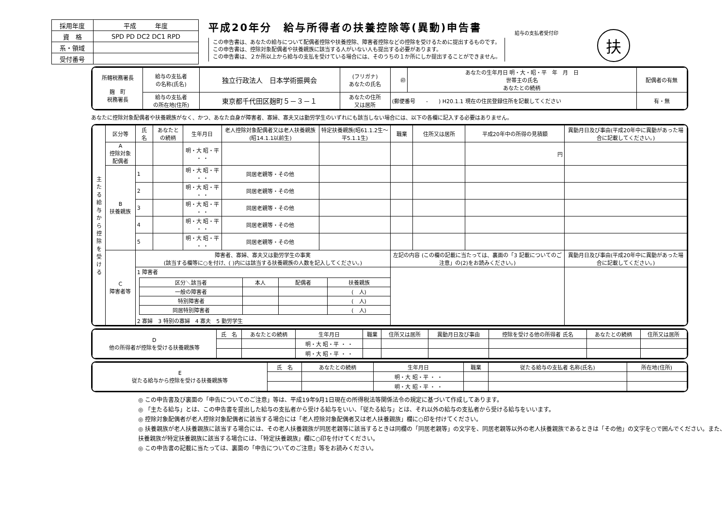| 採用年度 | 平成 年度 |
| 資 格 | SPD PD DC2 DC1 RPD |
| 系・領域 | |
| 受付番号 | |
平成20年分　給与所得者の扶養控除等(異動)申告書
この申告書は、あなたの給与について配偶者控除や扶養控除、障害者控除などの控除を受けるために提出するものです。
この申告書は、控除対象配偶者や扶養親族に該当する人がいない人も提出する必要があります。
この申告書は、２か所以上から給与の支払を受けている場合には、そのうちの１か所にしか提出することができません。
給与の支払者受付印
扶
| 所轄税務署長 麹 町 税務署長 | 給与の支払者 の名称(氏名) | 独立行政法人 日本学術振興会 | (フリガナ) あなたの氏名 | ㊞ | あなたの生年月日 明・大・昭・平 年 月 日 世帯主の氏名 あなたとの続柄 | 配偶者の有無 |
| | 給与の支払者 の所在地(住所) | 東京都千代田区麹町５－３－１ | あなたの住所 又は居所 | (郵便番号 - ) H20.1.1 現在の住民登録住所を記載してください | | 有・無 |
あなたに控除対象配偶者や扶養親族がなく、かつ、あなた自身が障害者、寡婦、寡夫又は勤労学生のいずれにも該当しない場合には、以下の各欄に記入する必要はありません。
| 主たる給与から控除を受ける | 区分等 | 氏 名 | あなたとの続柄 | 生年月日 | 老人控除対象配偶者又は老人扶養親族(昭14.1.1以前生) | 特定扶養親族(昭61.1.2生～平5.1.1生) | 職業 | 住所又は居所 | 平成20年中の所得の見積額 | 異動月日及び事由(平成20年中に異動があった場合に記載してください。) |
| | A 控除対象配偶者 | | | 明・大 昭・平 ・ ・ | | | | | 円 | |
| | B 扶養親族 | 1 | | 明・大 昭・平 ・ ・ | 同居老親等・その他 | | | | | |
| | | 2 | | 明・大 昭・平 ・ ・ | 同居老親等・その他 | | | | | |
| | | 3 | | 明・大 昭・平 ・ ・ | 同居老親等・その他 | | | | | |
| | | 4 | | 明・大 昭・平 ・ ・ | 同居老親等・その他 | | | | | |
| | | 5 | | 明・大 昭・平 ・ ・ | 同居老親等・その他 | | | | | |
| | C 障害者等 | 障害者、寡婦、寡夫又は勤労学生の事実 (該当する欄等に○を付け、( )内には該当する扶養親族の人数を記入してください。) | | | | | 左記の内容 (この欄の記載に当たっては、裏面の「3 記載についてのご注意」の(2)をお読みください。) | | | 異動月日及び事由(平成20年中に異動があった場合に記載してください。) |
| | | 1 障害者 / 区分＼該当者 / 本人 / 配偶者 / 扶養親族 / / 一般の障害者 / / / ( 人) / / 特別障害者 / / / ( 人) / / 同居特別障害者 / / / ( 人) / 2 寡婦 3 特別の寡婦 4 寡夫 5 勤労学生 | | | | | | | | |
| D 他の所得者が控除を受ける扶養親族等 | 氏 名 | あなたとの続柄 | 生年月日 | 職業 | 住所又は居所 | 異動月日及び事由 | 控除を受ける他の所得者 氏名 | あなたとの続柄 | 住所又は居所 |
| | | | 明・大 昭・平 ・ ・ | | | | | | |
| | | | 明・大 昭・平 ・ ・ | | | | | | |
| E 従たる給与から控除を受ける扶養親族等 | 氏 名 | あなたとの続柄 | 生年月日 | 職業 | 従たる給与の支払者 名称(氏名) | 所在地(住所) |
| | | | 明・大 昭・平 ・ ・ | | | |
| | | | 明・大 昭・平 ・ ・ | | | |
◎ この申告書及び裏面の「申告についてのご注意」等は、平成19年9月1日現在の所得税法等関係法令の規定に基づいて作成してあります。
◎ 「主たる給与」とは、この申告書を提出した給与の支払者から受ける給与をいい、「従たる給与」とは、それ以外の給与の支払者から受ける給与をいいます。
◎ 控除対象配偶者が老人控除対象配偶者に該当する場合には「老人控除対象配偶者又は老人扶養親族」欄に○印を付けてください。
◎ 扶養親族が老人扶養親族に該当する場合には、その老人扶養親族が同居老親等に該当するときは同欄の「同居老親等」の文字を、同居老親等以外の老人扶養親族であるときは「その他」の文字を○で囲んでください。また、扶養親族が特定扶養親族に該当する場合には、「特定扶養親族」欄に○印を付けてください。
◎ この申告書の記載に当たっては、裏面の「申告についてのご注意」等をお読みください。